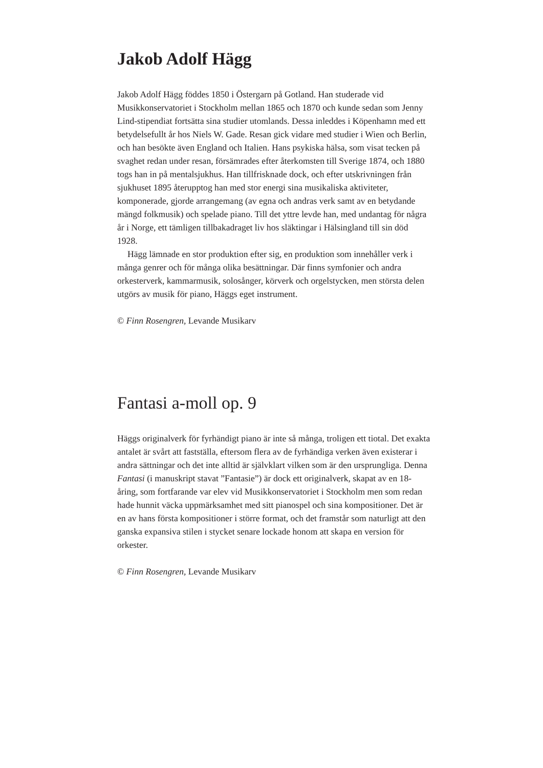Jakob Adolf Hägg
Jakob Adolf Hägg föddes 1850 i Östergarn på Gotland. Han studerade vid Musikkonservatoriet i Stockholm mellan 1865 och 1870 och kunde sedan som Jenny Lind-stipendiat fortsätta sina studier utomlands. Dessa inleddes i Köpenhamn med ett betydelsefullt år hos Niels W. Gade. Resan gick vidare med studier i Wien och Berlin, och han besökte även England och Italien. Hans psykiska hälsa, som visat tecken på svaghet redan under resan, försämrades efter återkomsten till Sverige 1874, och 1880 togs han in på mentalsjukhus. Han tillfrisknade dock, och efter utskrivningen från sjukhuset 1895 återupptog han med stor energi sina musikaliska aktiviteter, komponerade, gjorde arrangemang (av egna och andras verk samt av en betydande mängd folkmusik) och spelade piano. Till det yttre levde han, med undantag för några år i Norge, ett tämligen tillbakadraget liv hos släktingar i Hälsingland till sin död 1928.
Hägg lämnade en stor produktion efter sig, en produktion som innehåller verk i många genrer och för många olika besättningar. Där finns symfonier och andra orkesterverk, kammarmusik, solosånger, körverk och orgelstycken, men största delen utgörs av musik för piano, Häggs eget instrument.
© Finn Rosengren, Levande Musikarv
Fantasi a-moll op. 9
Häggs originalverk för fyrhändigt piano är inte så många, troligen ett tiotal. Det exakta antalet är svårt att fastställa, eftersom flera av de fyrhändiga verken även existerar i andra sättningar och det inte alltid är självklart vilken som är den ursprungliga. Denna Fantasi (i manuskript stavat ”Fantasie”) är dock ett originalverk, skapat av en 18-åring, som fortfarande var elev vid Musikkonservatoriet i Stockholm men som redan hade hunnit väcka uppmärksamhet med sitt pianospel och sina kompositioner. Det är en av hans första kompositioner i större format, och det framstår som naturligt att den ganska expansiva stilen i stycket senare lockade honom att skapa en version för orkester.
© Finn Rosengren, Levande Musikarv